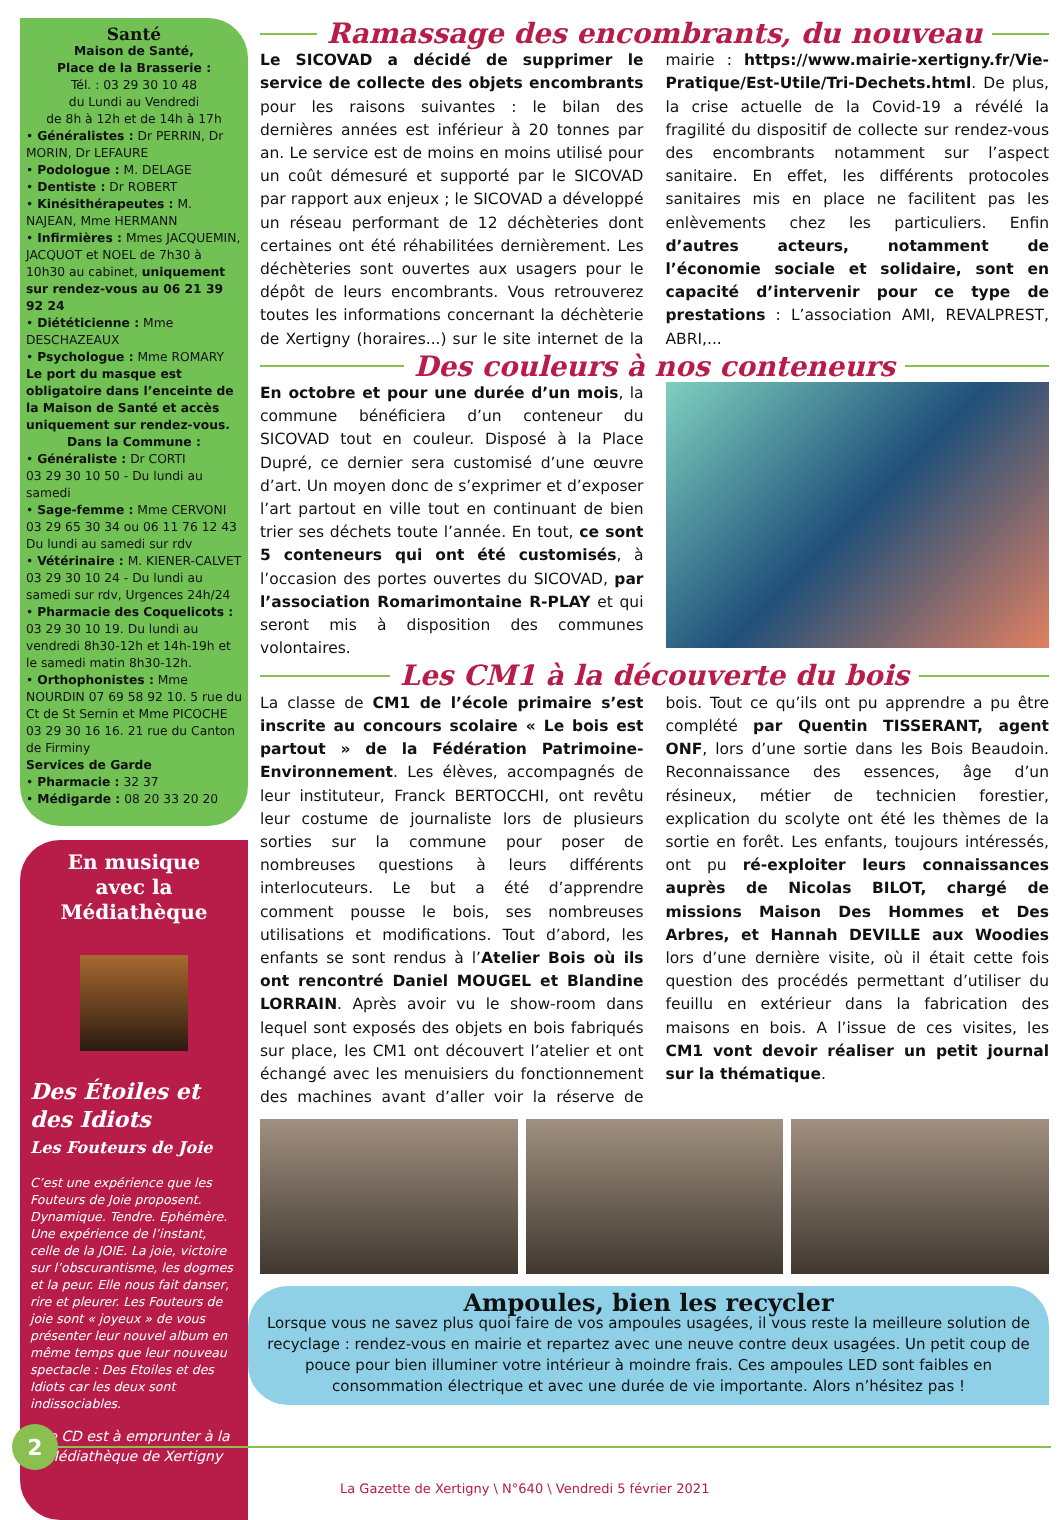Santé
Maison de Santé,
Place de la Brasserie :
Tél. : 03 29 30 10 48
du Lundi au Vendredi
de 8h à 12h et de 14h à 17h
• Généralistes : Dr PERRIN, Dr MORIN, Dr LEFAURE
• Podologue : M. DELAGE
• Dentiste : Dr ROBERT
• Kinésithérapeutes : M. NAJEAN, Mme HERMANN
• Infirmières : Mmes JACQUEMIN, JACQUOT et NOEL de 7h30 à 10h30 au cabinet, uniquement sur rendez-vous au 06 21 39 92 24
• Diététicienne : Mme DESCHAZEAUX
• Psychologue : Mme ROMARY
Le port du masque est obligatoire dans l’enceinte de la Maison de Santé et accès uniquement sur rendez-vous.
Dans la Commune :
• Généraliste : Dr CORTI
03 29 30 10 50 - Du lundi au samedi
• Sage-femme : Mme CERVONI
03 29 65 30 34 ou 06 11 76 12 43
Du lundi au samedi sur rdv
• Vétérinaire : M. KIENER-CALVET
03 29 30 10 24 - Du lundi au samedi sur rdv, Urgences 24h/24
• Pharmacie des Coquelicots :
03 29 30 10 19. Du lundi au vendredi 8h30-12h et 14h-19h et le samedi matin 8h30-12h.
• Orthophonistes : Mme NOURDIN 07 69 58 92 10. 5 rue du Ct de St Sernin et Mme PICOCHE 03 29 30 16 16. 21 rue du Canton de Firminy
Services de Garde
• Pharmacie : 32 37
• Médigarde : 08 20 33 20 20
En musique
avec la Médiathèque
Des Étoiles et des Idiots
Les Fouteurs de Joie
C’est une expérience que les Fouteurs de Joie proposent. Dynamique. Tendre. Ephémère. Une expérience de l’instant, celle de la JOIE. La joie, victoire sur l’obscurantisme, les dogmes et la peur. Elle nous fait danser, rire et pleurer. Les Fouteurs de joie sont « joyeux » de vous présenter leur nouvel album en même temps que leur nouveau spectacle : Des Etoiles et des Idiots car les deux sont indissociables.
Ce CD est à emprunter à la Médiathèque de Xertigny
Ramassage des encombrants, du nouveau
Le SICOVAD a décidé de supprimer le service de collecte des objets encombrants pour les raisons suivantes : le bilan des dernières années est inférieur à 20 tonnes par an. Le service est de moins en moins utilisé pour un coût démesuré et supporté par le SICOVAD par rapport aux enjeux ; le SICOVAD a développé un réseau performant de 12 déchèteries dont certaines ont été réhabilitées dernièrement. Les déchèteries sont ouvertes aux usagers pour le dépôt de leurs encombrants. Vous retrouverez toutes les informations concernant la déchèterie de Xertigny (horaires...) sur le site internet de la mairie : https://www.mairie-xertigny.fr/Vie-Pratique/Est-Utile/Tri-Dechets.html. De plus, la crise actuelle de la Covid-19 a révélé la fragilité du dispositif de collecte sur rendez-vous des encombrants notamment sur l’aspect sanitaire. En effet, les différents protocoles sanitaires mis en place ne facilitent pas les enlèvements chez les particuliers. Enfin d’autres acteurs, notamment de l’économie sociale et solidaire, sont en capacité d’intervenir pour ce type de prestations : L’association AMI, REVALPREST, ABRI,...
Des couleurs à nos conteneurs
En octobre et pour une durée d’un mois, la commune bénéficiera d’un conteneur du SICOVAD tout en couleur. Disposé à la Place Dupré, ce dernier sera customisé d’une œuvre d’art. Un moyen donc de s’exprimer et d’exposer l’art partout en ville tout en continuant de bien trier ses déchets toute l’année. En tout, ce sont 5 conteneurs qui ont été customisés, à l’occasion des portes ouvertes du SICOVAD, par l’association Romarimontaine R-PLAY et qui seront mis à disposition des communes volontaires.
Les CM1 à la découverte du bois
La classe de CM1 de l’école primaire s’est inscrite au concours scolaire « Le bois est partout » de la Fédération Patrimoine-Environnement. Les élèves, accompagnés de leur instituteur, Franck BERTOCCHI, ont revêtu leur costume de journaliste lors de plusieurs sorties sur la commune pour poser de nombreuses questions à leurs différents interlocuteurs. Le but a été d’apprendre comment pousse le bois, ses nombreuses utilisations et modifications. Tout d’abord, les enfants se sont rendus à l’Atelier Bois où ils ont rencontré Daniel MOUGEL et Blandine LORRAIN. Après avoir vu le show-room dans lequel sont exposés des objets en bois fabriqués sur place, les CM1 ont découvert l’atelier et ont échangé avec les menuisiers du fonctionnement des machines avant d’aller voir la réserve de bois. Tout ce qu’ils ont pu apprendre a pu être complété par Quentin TISSERANT, agent ONF, lors d’une sortie dans les Bois Beaudoin. Reconnaissance des essences, âge d’un résineux, métier de technicien forestier, explication du scolyte ont été les thèmes de la sortie en forêt. Les enfants, toujours intéressés, ont pu ré-exploiter leurs connaissances auprès de Nicolas BILOT, chargé de missions Maison Des Hommes et Des Arbres, et Hannah DEVILLE aux Woodies lors d’une dernière visite, où il était cette fois question des procédés permettant d’utiliser du feuillu en extérieur dans la fabrication des maisons en bois. A l’issue de ces visites, les CM1 vont devoir réaliser un petit journal sur la thématique.
Ampoules, bien les recycler
Lorsque vous ne savez plus quoi faire de vos ampoules usagées, il vous reste la meilleure solution de recyclage : rendez-vous en mairie et repartez avec une neuve contre deux usagées. Un petit coup de pouce pour bien illuminer votre intérieur à moindre frais. Ces ampoules LED sont faibles en consommation électrique et avec une durée de vie importante. Alors n’hésitez pas !
2
La Gazette de Xertigny \ N°640 \ Vendredi 5 février 2021